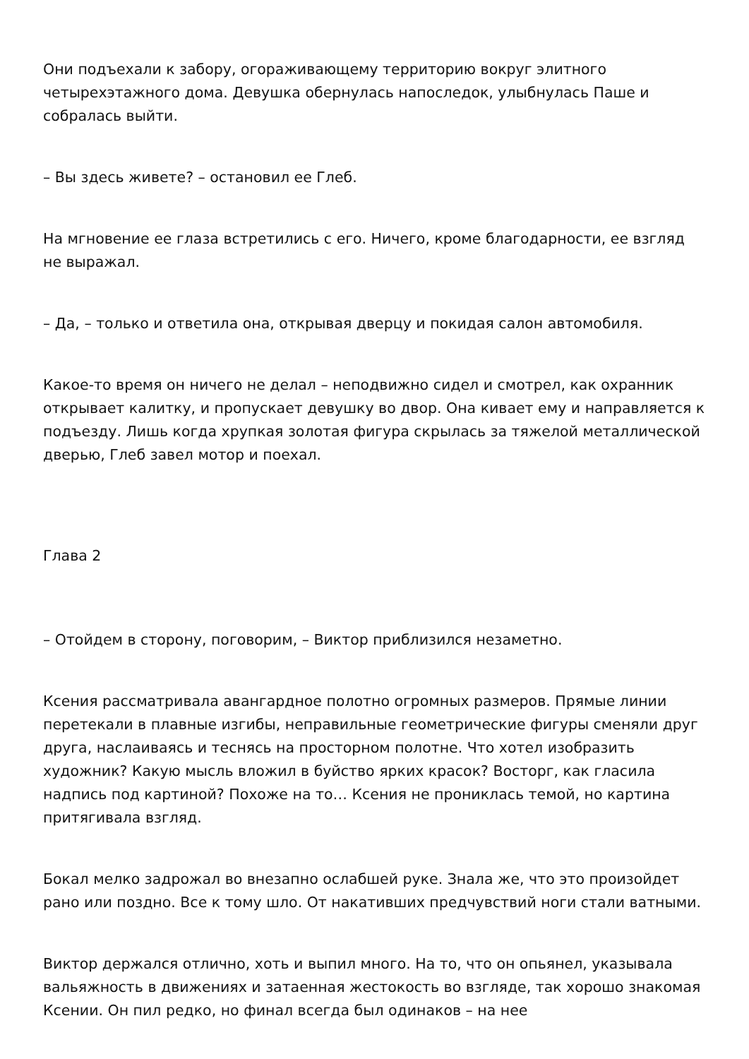Они подъехали к забору, огораживающему территорию вокруг элитного четырехэтажного дома. Девушка обернулась напоследок, улыбнулась Паше и собралась выйти.
– Вы здесь живете? – остановил ее Глеб.
На мгновение ее глаза встретились с его. Ничего, кроме благодарности, ее взгляд не выражал.
– Да, – только и ответила она, открывая дверцу и покидая салон автомобиля.
Какое-то время он ничего не делал – неподвижно сидел и смотрел, как охранник открывает калитку, и пропускает девушку во двор. Она кивает ему и направляется к подъезду. Лишь когда хрупкая золотая фигура скрылась за тяжелой металлической дверью, Глеб завел мотор и поехал.
Глава 2
– Отойдем в сторону, поговорим, – Виктор приблизился незаметно.
Ксения рассматривала авангардное полотно огромных размеров. Прямые линии перетекали в плавные изгибы, неправильные геометрические фигуры сменяли друг друга, наслаиваясь и теснясь на просторном полотне. Что хотел изобразить художник? Какую мысль вложил в буйство ярких красок? Восторг, как гласила надпись под картиной? Похоже на то… Ксения не прониклась темой, но картина притягивала взгляд.
Бокал мелко задрожал во внезапно ослабшей руке. Знала же, что это произойдет рано или поздно. Все к тому шло. От накативших предчувствий ноги стали ватными.
Виктор держался отлично, хоть и выпил много. На то, что он опьянел, указывала вальяжность в движениях и затаенная жестокость во взгляде, так хорошо знакомая Ксении. Он пил редко, но финал всегда был одинаков – на нее